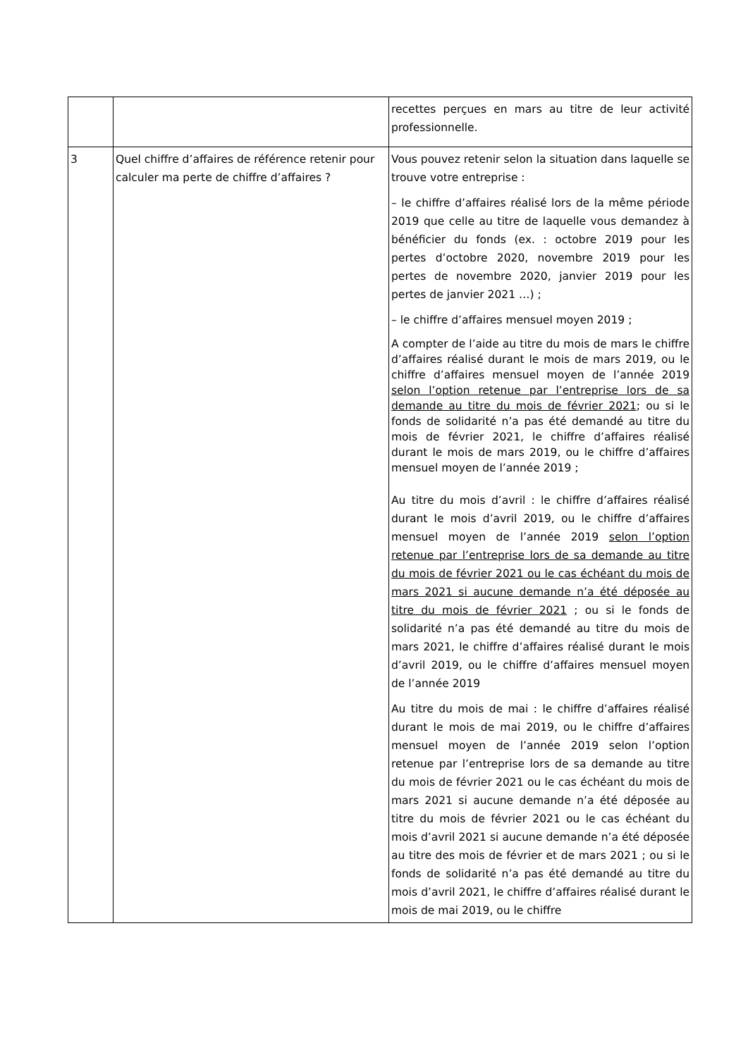| | | recettes perçues en mars au titre de leur activité professionnelle. |
| 3 | Quel chiffre d’affaires de référence retenir pour calculer ma perte de chiffre d’affaires ? | Vous pouvez retenir selon la situation dans laquelle se trouve votre entreprise : – le chiffre d’affaires réalisé lors de la même période 2019 que celle au titre de laquelle vous demandez à bénéficier du fonds (ex. : octobre 2019 pour les pertes d’octobre 2020, novembre 2019 pour les pertes de novembre 2020, janvier 2019 pour les pertes de janvier 2021 …) ; – le chiffre d’affaires mensuel moyen 2019 ; A compter de l’aide au titre du mois de mars le chiffre d’affaires réalisé durant le mois de mars 2019, ou le chiffre d’affaires mensuel moyen de l’année 2019 selon l’option retenue par l’entreprise lors de sa demande au titre du mois de février 2021 ; ou si le fonds de solidarité n’a pas été demandé au titre du mois de février 2021, le chiffre d’affaires réalisé durant le mois de mars 2019, ou le chiffre d’affaires mensuel moyen de l’année 2019 ; Au titre du mois d’avril : le chiffre d’affaires réalisé durant le mois d’avril 2019, ou le chiffre d’affaires mensuel moyen de l’année 2019 selon l’option retenue par l’entreprise lors de sa demande au titre du mois de février 2021 ou le cas échéant du mois de mars 2021 si aucune demande n’a été déposée au titre du mois de février 2021 ; ou si le fonds de solidarité n’a pas été demandé au titre du mois de mars 2021, le chiffre d’affaires réalisé durant le mois d’avril 2019, ou le chiffre d’affaires mensuel moyen de l’année 2019 Au titre du mois de mai : le chiffre d’affaires réalisé durant le mois de mai 2019, ou le chiffre d’affaires mensuel moyen de l’année 2019 selon l’option retenue par l’entreprise lors de sa demande au titre du mois de février 2021 ou le cas échéant du mois de mars 2021 si aucune demande n’a été déposée au titre du mois de février 2021 ou le cas échéant du mois d’avril 2021 si aucune demande n’a été déposée au titre des mois de février et de mars 2021 ; ou si le fonds de solidarité n’a pas été demandé au titre du mois d’avril 2021, le chiffre d’affaires réalisé durant le mois de mai 2019, ou le chiffre |